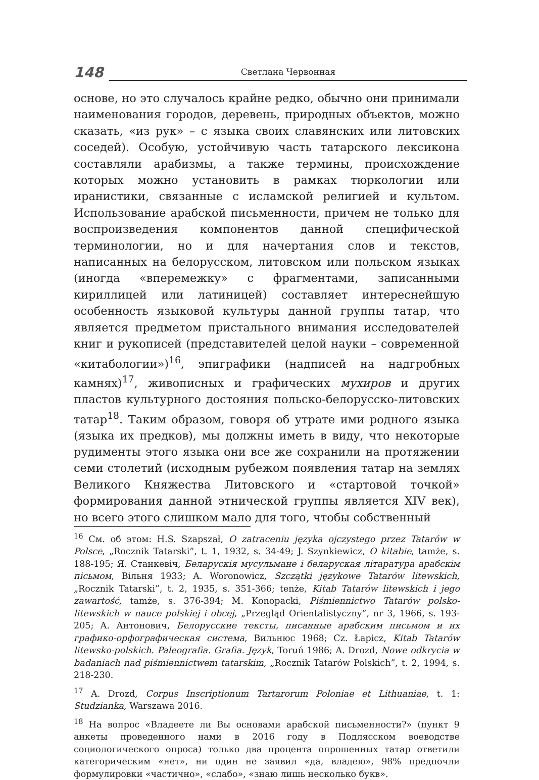148 Светлана Червонная
основе, но это случалось крайне редко, обычно они принимали наименования городов, деревень, природных объектов, можно сказать, «из рук» – с языка своих славянских или литовских соседей). Особую, устойчивую часть татарского лексикона составляли арабизмы, а также термины, происхождение которых можно установить в рамках тюркологии или иранистики, связанные с исламской религией и культом. Использование арабской письменности, причем не только для воспроизведения компонентов данной специфической терминологии, но и для начертания слов и текстов, написанных на белорусском, литовском или польском языках (иногда «вперемежку» с фрагментами, записанными кириллицей или латиницей) составляет интереснейшую особенность языковой культуры данной группы татар, что является предметом пристального внимания исследователей книг и рукописей (представителей целой науки – современной «китабологии»)<sup>16</sup>, эпиграфики (надписей на надгробных камнях)<sup>17</sup>, живописных и графических мухиров и других пластов культурного достояния польско-белорусско-литовских татар<sup>18</sup>. Таким образом, говоря об утрате ими родного языка (языка их предков), мы должны иметь в виду, что некоторые рудименты этого языка они все же сохранили на протяжении семи столетий (исходным рубежом появления татар на землях Великого Княжества Литовского и «стартовой точкой» формирования данной этнической группы является XIV век), но всего этого слишком мало для того, чтобы собственный
<sup>16</sup> См. об этом: H.S. Szapszał, O zatraceniu języka ojczystego przez Tatarów w Polsce, „Rocznik Tatarski”, t. 1, 1932, s. 34-49; J. Szynkiewicz, O kitabie, tamże, s. 188-195; Я. Станкевіч, Беларускія мусульмане і беларуская літаратура арабскім пісьмом, Вільня 1933; A. Woronowicz, Szczątki językowe Tatarów litewskich, „Rocznik Tatarski”, t. 2, 1935, s. 351-366; tenże, Kitab Tatarów litewskich i jego zawartość, tamże, s. 376-394; M. Konopacki, Piśmiennictwo Tatarów polsko-litewskich w nauce polskiej i obcej, „Przegląd Orientalistyczny”, nr 3, 1966, s. 193-205; А. Антонович, Белорусские тексты, писанные арабским письмом и их графико-орфографическая система, Вильнюс 1968; Cz. Łapicz, Kitab Tatarów litewsko-polskich. Paleografia. Grafia. Język, Toruń 1986; A. Drozd, Nowe odkrycia w badaniach nad piśmiennictwem tatarskim, „Rocznik Tatarów Polskich”, t. 2, 1994, s. 218-230.
<sup>17</sup> A. Drozd, Corpus Inscriptionum Tartarorum Poloniae et Lithuaniae, t. 1: Studzianka, Warszawa 2016.
<sup>18</sup> На вопрос «Владеете ли Вы основами арабской письменности?» (пункт 9 анкеты проведенного нами в 2016 году в Подлясском воеводстве социологического опроса) только два процента опрошенных татар ответили категорическим «нет», ни один не заявил «да, владею», 98% предпочли формулировки «частично», «слабо», «знаю лишь несколько букв».